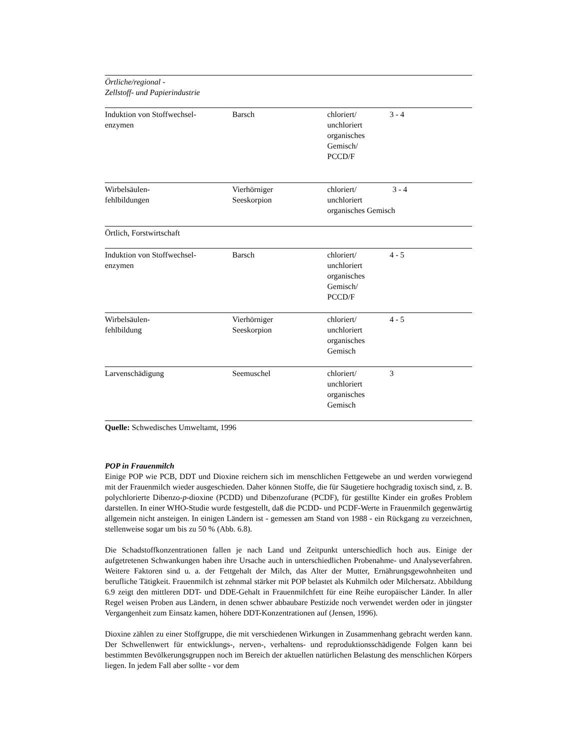| Örtliche/regional - Zellstoff- und Papierindustrie | | | |
| Induktion von Stoffwechsel- enzymen | Barsch | chloriert/ unchloriert organisches Gemisch/ PCCD/F | 3 - 4 |
| Wirbelsäulen- fehlbildungen | Vierhörniger Seeskorpion | chloriert/ 3 - 4 unchloriert organisches Gemisch | |
| Örtlich, Forstwirtschaft | | | |
| Induktion von Stoffwechsel- enzymen | Barsch | chloriert/ unchloriert organisches Gemisch/ PCCD/F | 4 - 5 |
| Wirbelsäulen- fehlbildung | Vierhörniger Seeskorpion | chloriert/ unchloriert organisches Gemisch | 4 - 5 |
| Larvenschädigung | Seemuschel | chloriert/ unchloriert organisches Gemisch | 3 |
| Quelle: Schwedisches Umweltamt, 1996 | | | |
POP in Frauenmilch
Einige POP wie PCB, DDT und Dioxine reichern sich im menschlichen Fettgewebe an und werden vorwiegend mit der Frauenmilch wieder ausgeschieden. Daher können Stoffe, die für Säugetiere hochgradig toxisch sind, z. B. polychlorierte Dibenzo-p-dioxine (PCDD) und Dibenzofurane (PCDF), für gestillte Kinder ein großes Problem darstellen. In einer WHO-Studie wurde festgestellt, daß die PCDD- und PCDF-Werte in Frauenmilch gegenwärtig allgemein nicht ansteigen. In einigen Ländern ist - gemessen am Stand von 1988 - ein Rückgang zu verzeichnen, stellenweise sogar um bis zu 50 % (Abb. 6.8).
Die Schadstoffkonzentrationen fallen je nach Land und Zeitpunkt unterschiedlich hoch aus. Einige der aufgetretenen Schwankungen haben ihre Ursache auch in unterschiedlichen Probenahme- und Analyseverfahren. Weitere Faktoren sind u. a. der Fettgehalt der Milch, das Alter der Mutter, Ernährungsgewohnheiten und berufliche Tätigkeit. Frauenmilch ist zehnmal stärker mit POP belastet als Kuhmilch oder Milchersatz. Abbildung 6.9 zeigt den mittleren DDT- und DDE-Gehalt in Frauenmilchfett für eine Reihe europäischer Länder. In aller Regel weisen Proben aus Ländern, in denen schwer abbaubare Pestizide noch verwendet werden oder in jüngster Vergangenheit zum Einsatz kamen, höhere DDT-Konzentrationen auf (Jensen, 1996).
Dioxine zählen zu einer Stoffgruppe, die mit verschiedenen Wirkungen in Zusammenhang gebracht werden kann. Der Schwellenwert für entwicklungs-, nerven-, verhaltens- und reproduktionsschädigende Folgen kann bei bestimmten Bevölkerungsgruppen noch im Bereich der aktuellen natürlichen Belastung des menschlichen Körpers liegen. In jedem Fall aber sollte - vor dem